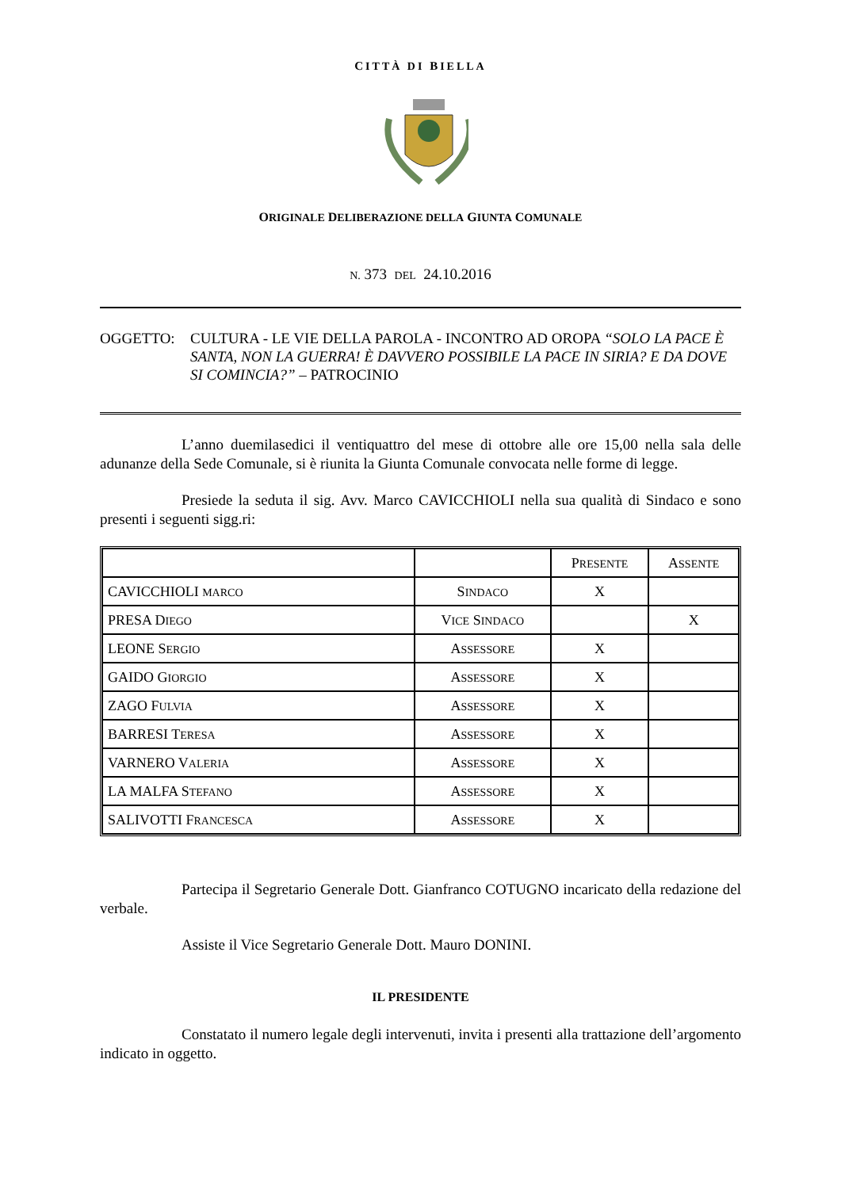CITTÀ DI BIELLA
ORIGINALE DELIBERAZIONE DELLA GIUNTA COMUNALE
N. 373 DEL 24.10.2016
OGGETTO: CULTURA - LE VIE DELLA PAROLA - INCONTRO AD OROPA “SOLO LA PACE È SANTA, NON LA GUERRA! È DAVVERO POSSIBILE LA PACE IN SIRIA? E DA DOVE SI COMINCIA?” – PATROCINIO
L’anno duemilasedici il ventiquattro del mese di ottobre alle ore 15,00 nella sala delle adunanze della Sede Comunale, si è riunita la Giunta Comunale convocata nelle forme di legge.
Presiede la seduta il sig. Avv. Marco CAVICCHIOLI nella sua qualità di Sindaco e sono presenti i seguenti sigg.ri:
| | | P RESENTE | A SSENTE |
| CAVICCHIOLI MARCO | S INDACO | X | |
| PRESA D IEGO | V ICE S INDACO | | X |
| LEONE S ERGIO | A SSESSORE | X | |
| GAIDO G IORGIO | A SSESSORE | X | |
| ZAGO F ULVIA | A SSESSORE | X | |
| BARRESI T ERESA | A SSESSORE | X | |
| VARNERO V ALERIA | A SSESSORE | X | |
| LA MALFA S TEFANO | A SSESSORE | X | |
| SALIVOTTI F RANCESCA | A SSESSORE | X | |
Partecipa il Segretario Generale Dott. Gianfranco COTUGNO incaricato della redazione del verbale.
Assiste il Vice Segretario Generale Dott. Mauro DONINI.
IL PRESIDENTE
Constatato il numero legale degli intervenuti, invita i presenti alla trattazione dell’argomento indicato in oggetto.